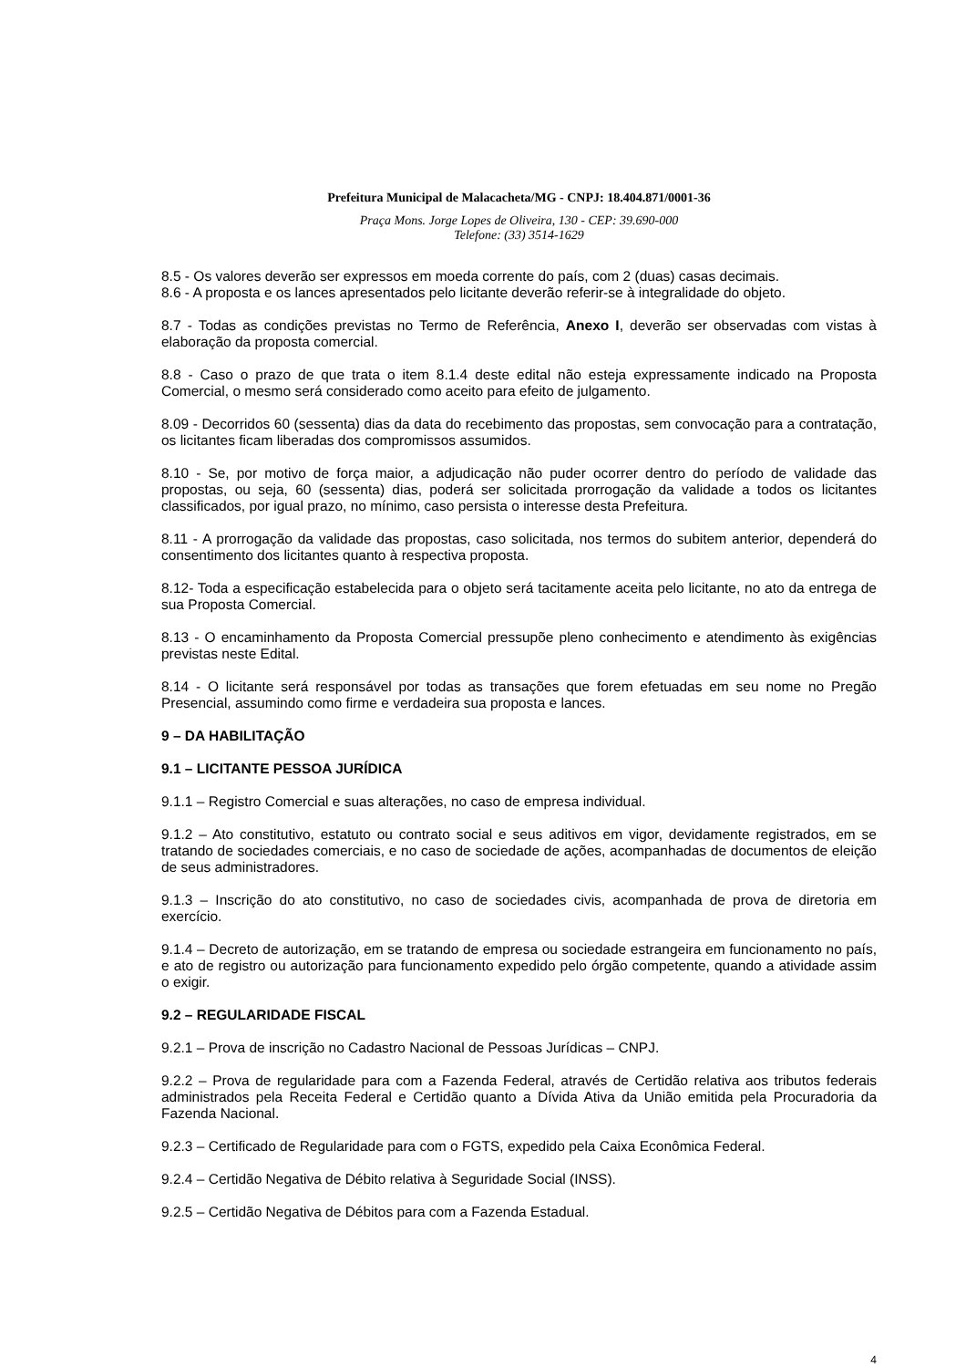Prefeitura Municipal de Malacacheta/MG - CNPJ: 18.404.871/0001-36
Praça Mons. Jorge Lopes de Oliveira, 130 - CEP: 39.690-000
Telefone: (33) 3514-1629
8.5 - Os valores deverão ser expressos em moeda corrente do país, com 2 (duas) casas decimais.
8.6 - A proposta e os lances apresentados pelo licitante deverão referir-se à integralidade do objeto.
8.7 - Todas as condições previstas no Termo de Referência, Anexo I, deverão ser observadas com vistas à elaboração da proposta comercial.
8.8 - Caso o prazo de que trata o item 8.1.4 deste edital não esteja expressamente indicado na Proposta Comercial, o mesmo será considerado como aceito para efeito de julgamento.
8.09 - Decorridos 60 (sessenta) dias da data do recebimento das propostas, sem convocação para a contratação, os licitantes ficam liberadas dos compromissos assumidos.
8.10 - Se, por motivo de força maior, a adjudicação não puder ocorrer dentro do período de validade das propostas, ou seja, 60 (sessenta) dias, poderá ser solicitada prorrogação da validade a todos os licitantes classificados, por igual prazo, no mínimo, caso persista o interesse desta Prefeitura.
8.11 - A prorrogação da validade das propostas, caso solicitada, nos termos do subitem anterior, dependerá do consentimento dos licitantes quanto à respectiva proposta.
8.12- Toda a especificação estabelecida para o objeto será tacitamente aceita pelo licitante, no ato da entrega de sua Proposta Comercial.
8.13 - O encaminhamento da Proposta Comercial pressupõe pleno conhecimento e atendimento às exigências previstas neste Edital.
8.14 - O licitante será responsável por todas as transações que forem efetuadas em seu nome no Pregão Presencial, assumindo como firme e verdadeira sua proposta e lances.
9 – DA HABILITAÇÃO
9.1 – LICITANTE PESSOA JURÍDICA
9.1.1 – Registro Comercial e suas alterações, no caso de empresa individual.
9.1.2 – Ato constitutivo, estatuto ou contrato social e seus aditivos em vigor, devidamente registrados, em se tratando de sociedades comerciais, e no caso de sociedade de ações, acompanhadas de documentos de eleição de seus administradores.
9.1.3 – Inscrição do ato constitutivo, no caso de sociedades civis, acompanhada de prova de diretoria em exercício.
9.1.4 – Decreto de autorização, em se tratando de empresa ou sociedade estrangeira em funcionamento no país, e ato de registro ou autorização para funcionamento expedido pelo órgão competente, quando a atividade assim o exigir.
9.2 – REGULARIDADE FISCAL
9.2.1 – Prova de inscrição no Cadastro Nacional de Pessoas Jurídicas – CNPJ.
9.2.2 – Prova de regularidade para com a Fazenda Federal, através de Certidão relativa aos tributos federais administrados pela Receita Federal e Certidão quanto a Dívida Ativa da União emitida pela Procuradoria da Fazenda Nacional.
9.2.3 – Certificado de Regularidade para com o FGTS, expedido pela Caixa Econômica Federal.
9.2.4 – Certidão Negativa de Débito relativa à Seguridade Social (INSS).
9.2.5 – Certidão Negativa de Débitos para com a Fazenda Estadual.
4